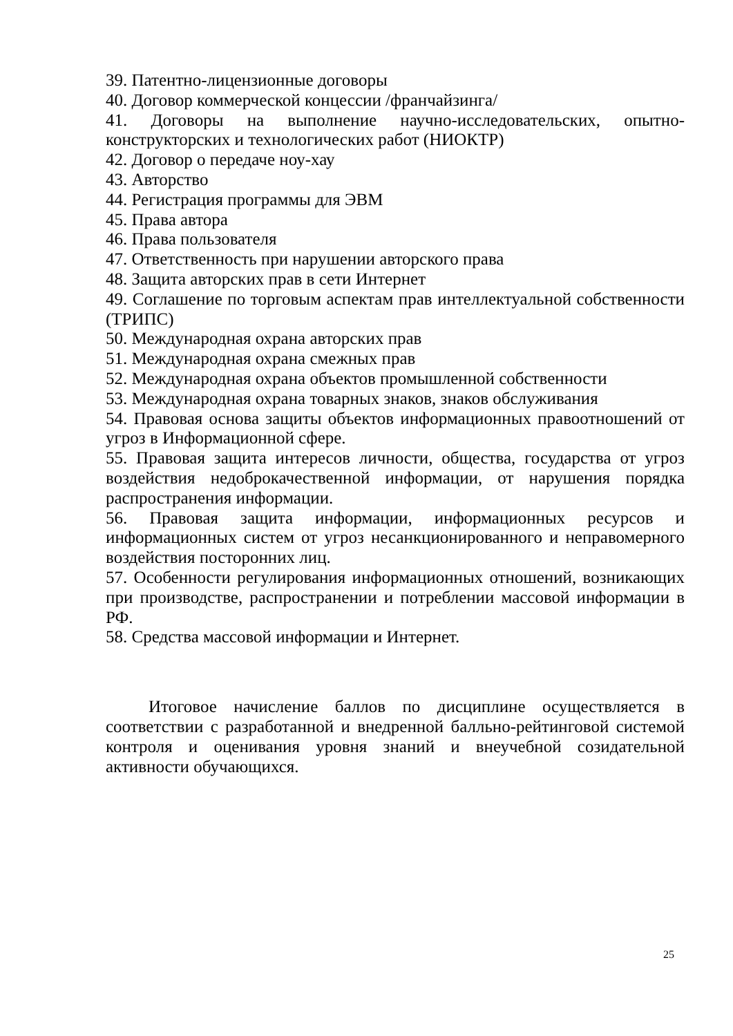39. Патентно-лицензионные договоры
40. Договор коммерческой концессии /франчайзинга/
41. Договоры на выполнение научно-исследовательских, опытно-конструкторских и технологических работ (НИОКТР)
42. Договор о передаче ноу-хау
43. Авторство
44. Регистрация программы для ЭВМ
45. Права автора
46. Права пользователя
47. Ответственность при нарушении авторского права
48. Защита авторских прав в сети Интернет
49. Соглашение по торговым аспектам прав интеллектуальной собственности (ТРИПС)
50. Международная охрана авторских прав
51. Международная охрана смежных прав
52. Международная охрана объектов промышленной собственности
53. Международная охрана товарных знаков, знаков обслуживания
54. Правовая основа защиты объектов информационных правоотношений от угроз в Информационной сфере.
55. Правовая защита интересов личности, общества, государства от угроз воздействия недоброкачественной информации, от нарушения порядка распространения информации.
56. Правовая защита информации, информационных ресурсов и информационных систем от угроз несанкционированного и неправомерного воздействия посторонних лиц.
57. Особенности регулирования информационных отношений, возникающих при производстве, распространении и потреблении массовой информации в РФ.
58. Средства массовой информации и Интернет.
Итоговое начисление баллов по дисциплине осуществляется в соответствии с разработанной и внедренной балльно-рейтинговой системой контроля и оценивания уровня знаний и внеучебной созидательной активности обучающихся.
25